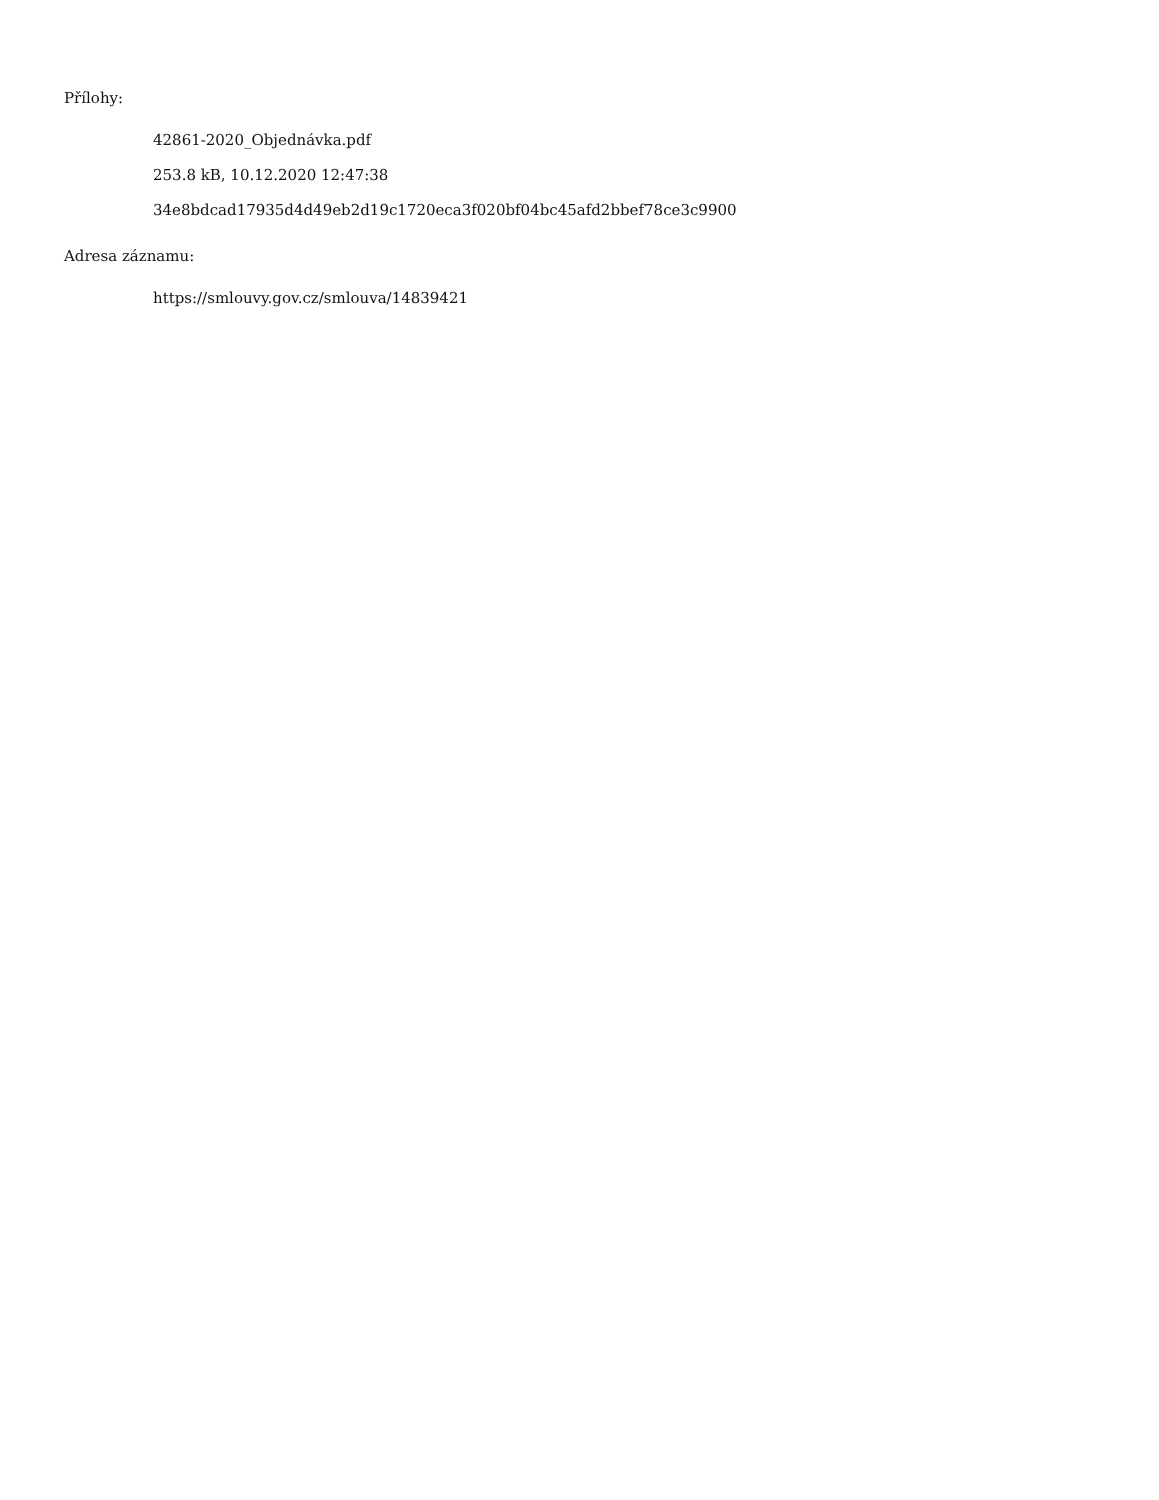Přílohy:
42861-2020_Objednávka.pdf
253.8 kB, 10.12.2020 12:47:38
34e8bdcad17935d4d49eb2d19c1720eca3f020bf04bc45afd2bbef78ce3c9900
Adresa záznamu:
https://smlouvy.gov.cz/smlouva/14839421